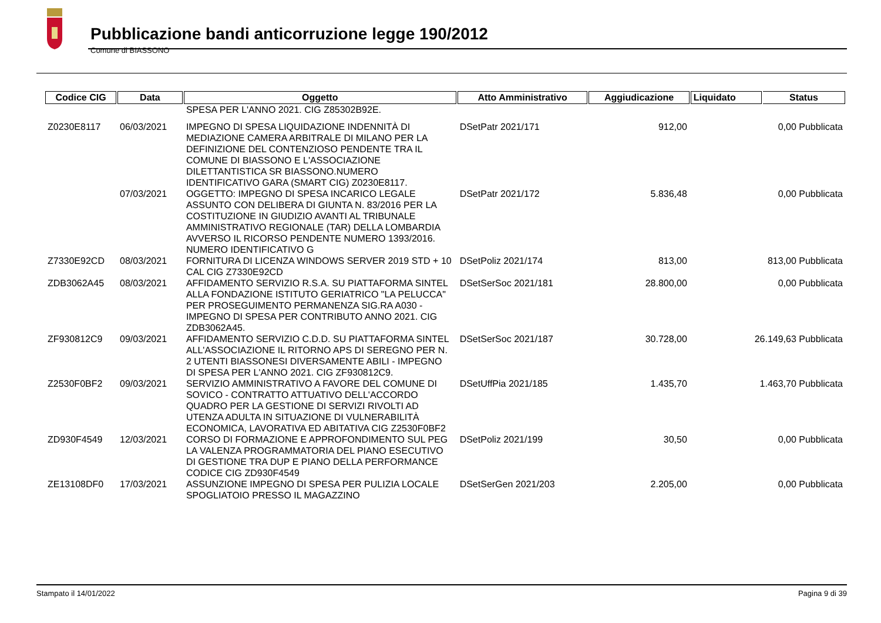Pubblicazione bandi anticorruzione legge 190/2012
Comune di BIASSONO
| Codice CIG | Data | Oggetto | Atto Amministrativo | Aggiudicazione | Liquidato | Status |
| --- | --- | --- | --- | --- | --- | --- |
| | | SPESA PER L'ANNO 2021. CIG Z85302B92E. | | | | |
| Z0230E8117 | 06/03/2021 | IMPEGNO DI SPESA LIQUIDAZIONE INDENNITÀ DI MEDIAZIONE CAMERA ARBITRALE DI MILANO PER LA DEFINIZIONE DEL CONTENZIOSO PENDENTE TRA IL COMUNE DI BIASSONO E L'ASSOCIAZIONE DILETTANTISTICA SR BIASSONO.NUMERO IDENTIFICATIVO GARA (SMART CIG) Z0230E8117. | DSetPatr 2021/171 | 912,00 | 0,00 Pubblicata | |
| | 07/03/2021 | OGGETTO: IMPEGNO DI SPESA INCARICO LEGALE ASSUNTO CON DELIBERA DI GIUNTA N. 83/2016 PER LA COSTITUZIONE IN GIUDIZIO AVANTI AL TRIBUNALE AMMINISTRATIVO REGIONALE (TAR) DELLA LOMBARDIA AVVERSO IL RICORSO PENDENTE NUMERO 1393/2016. NUMERO IDENTIFICATIVO G | DSetPatr 2021/172 | 5.836,48 | 0,00 Pubblicata | |
| Z7330E92CD | 08/03/2021 | FORNITURA DI LICENZA WINDOWS SERVER 2019 STD + 10 CAL CIG Z7330E92CD | DSetPoliz 2021/174 | 813,00 | 813,00 Pubblicata | |
| ZDB3062A45 | 08/03/2021 | AFFIDAMENTO SERVIZIO R.S.A. SU PIATTAFORMA SINTEL ALLA FONDAZIONE ISTITUTO GERIATRICO "LA PELUCCA" PER PROSEGUIMENTO PERMANENZA SIG.RA A030 - IMPEGNO DI SPESA PER CONTRIBUTO ANNO 2021. CIG ZDB3062A45. | DSetSerSoc 2021/181 | 28.800,00 | 0,00 Pubblicata | |
| ZF930812C9 | 09/03/2021 | AFFIDAMENTO SERVIZIO C.D.D. SU PIATTAFORMA SINTEL ALL'ASSOCIAZIONE IL RITORNO APS DI SEREGNO PER N. 2 UTENTI BIASSONESI DIVERSAMENTE ABILI - IMPEGNO DI SPESA PER L'ANNO 2021. CIG ZF930812C9. | DSetSerSoc 2021/187 | 30.728,00 | 26.149,63 Pubblicata | |
| Z2530F0BF2 | 09/03/2021 | SERVIZIO AMMINISTRATIVO A FAVORE DEL COMUNE DI SOVICO - CONTRATTO ATTUATIVO DELL'ACCORDO QUADRO PER LA GESTIONE DI SERVIZI RIVOLTI AD UTENZA ADULTA IN SITUAZIONE DI VULNERABILITÀ ECONOMICA, LAVORATIVA ED ABITATIVA CIG Z2530F0BF2 | DSetUffPia 2021/185 | 1.435,70 | 1.463,70 Pubblicata | |
| ZD930F4549 | 12/03/2021 | CORSO DI FORMAZIONE E APPROFONDIMENTO SUL PEG LA VALENZA PROGRAMMATORIA DEL PIANO ESECUTIVO DI GESTIONE TRA DUP E PIANO DELLA PERFORMANCE CODICE CIG ZD930F4549 | DSetPoliz 2021/199 | 30,50 | 0,00 Pubblicata | |
| ZE13108DF0 | 17/03/2021 | ASSUNZIONE IMPEGNO DI SPESA PER PULIZIA LOCALE SPOGLIATOIO PRESSO IL MAGAZZINO | DSetSerGen 2021/203 | 2.205,00 | 0,00 Pubblicata | |
Stampato il 14/01/2022 Pagina 9 di 39